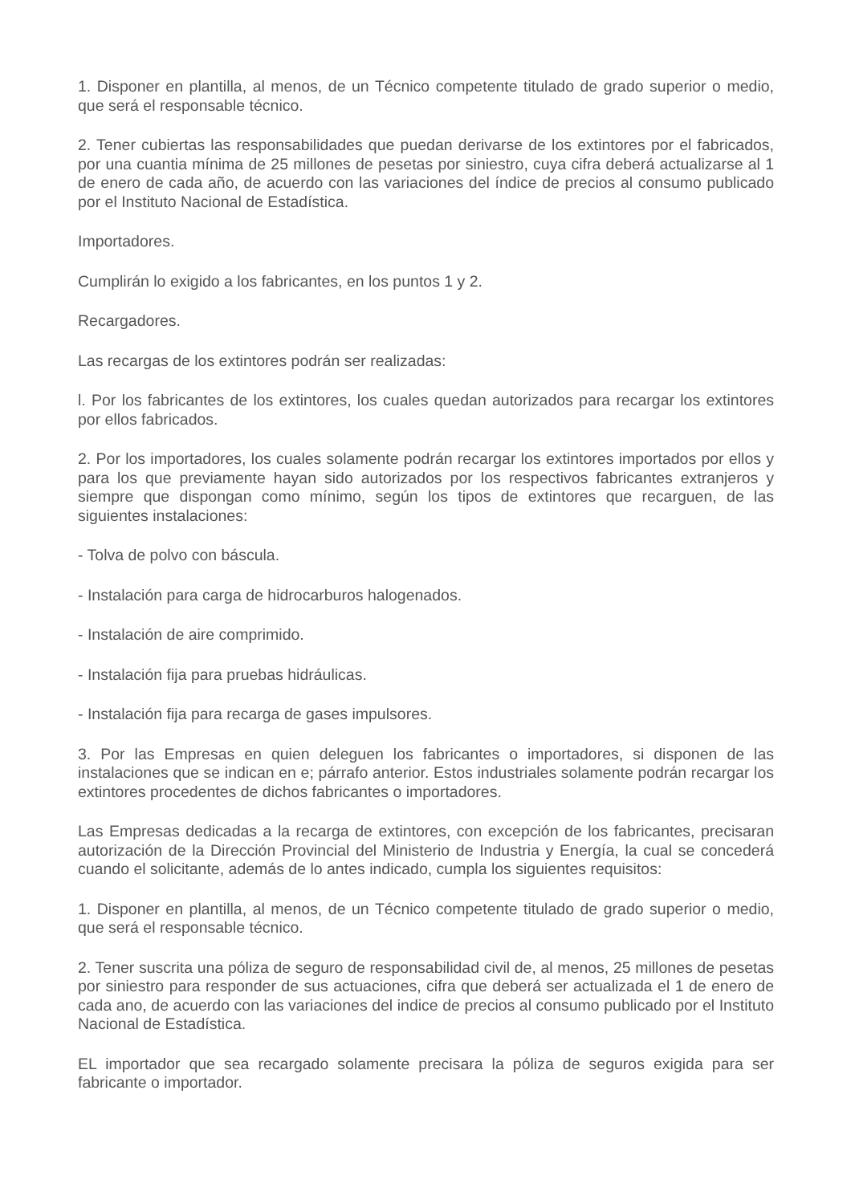1. Disponer en plantilla, al menos, de un Técnico competente titulado de grado superior o medio, que será el responsable técnico.
2. Tener cubiertas las responsabilidades que puedan derivarse de los extintores por el fabricados, por una cuantia mínima de 25 millones de pesetas por siniestro, cuya cifra deberá actualizarse al 1 de enero de cada año, de acuerdo con las variaciones del índice de precios al consumo publicado por el Instituto Nacional de Estadística.
Importadores.
Cumplirán lo exigido a los fabricantes, en los puntos 1 y 2.
Recargadores.
Las recargas de los extintores podrán ser realizadas:
l. Por los fabricantes de los extintores, los cuales quedan autorizados para recargar los extintores por ellos fabricados.
2. Por los importadores, los cuales solamente podrán recargar los extintores importados por ellos y para los que previamente hayan sido autorizados por los respectivos fabricantes extranjeros y siempre que dispongan como mínimo, según los tipos de extintores que recarguen, de las siguientes instalaciones:
- Tolva de polvo con báscula.
- Instalación para carga de hidrocarburos halogenados.
- Instalación de aire comprimido.
- Instalación fija para pruebas hidráulicas.
- Instalación fija para recarga de gases impulsores.
3. Por las Empresas en quien deleguen los fabricantes o importadores, si disponen de las instalaciones que se indican en e; párrafo anterior. Estos industriales solamente podrán recargar los extintores procedentes de dichos fabricantes o importadores.
Las Empresas dedicadas a la recarga de extintores, con excepción de los fabricantes, precisaran autorización de la Dirección Provincial del Ministerio de Industria y Energía, la cual se concederá cuando el solicitante, además de lo antes indicado, cumpla los siguientes requisitos:
1. Disponer en plantilla, al menos, de un Técnico competente titulado de grado superior o medio, que será el responsable técnico.
2. Tener suscrita una póliza de seguro de responsabilidad civil de, al menos, 25 millones de pesetas por siniestro para responder de sus actuaciones, cifra que deberá ser actualizada el 1 de enero de cada ano, de acuerdo con las variaciones del indice de precios al consumo publicado por el Instituto Nacional de Estadística.
EL importador que sea recargado solamente precisara la póliza de seguros exigida para ser fabricante o importador.